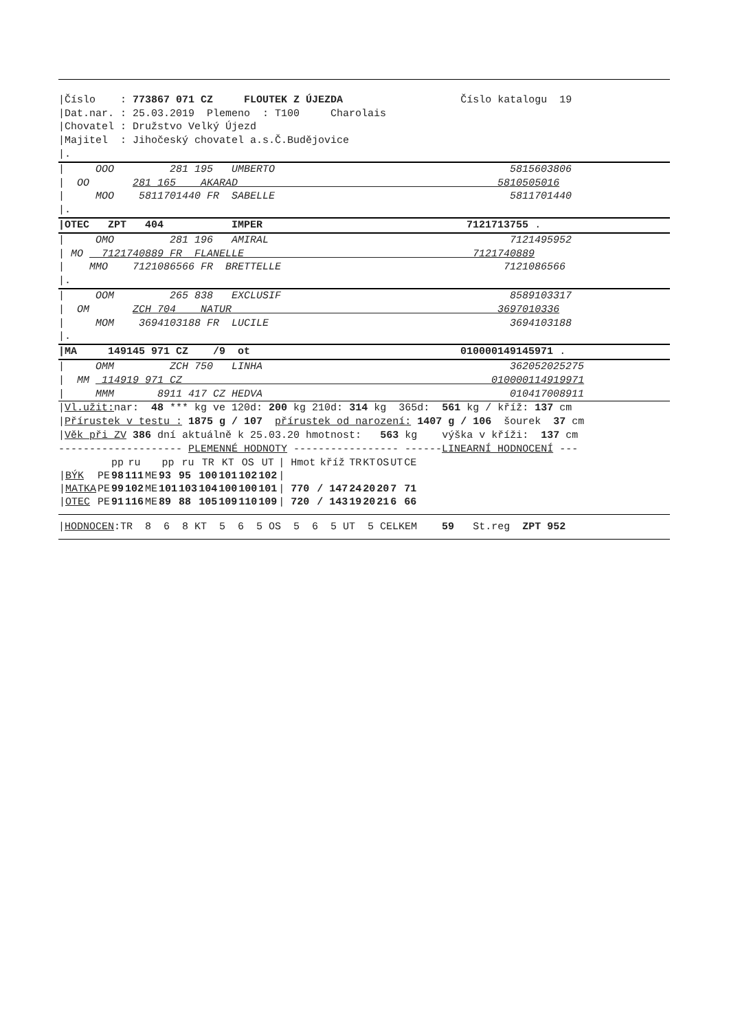|Číslo : 773867 071 CZ FLOUTEK Z ÚJEZDA Číslo katalogu 19
|Dat.nar. : 25.03.2019 Plemeno : T100 Charolais
|Chovatel : Družstvo Velký Újezd
|Majitel : Jihočeský chovatel a.s.Č.Budějovice
|.
| OOO 281 195 UMBERTO 5815603806
| OO 281 165 AKARAD 5810505016
| MOO 5811701440 FR SABELLE 5811701440
|.
|OTEC ZPT 404 IMPER 7121713755 .
| OMO 281 196 AMIRAL 7121495952
| MO 7121740889 FR FLANELLE 7121740889
| MMO 7121086566 FR BRETTELLE 7121086566
|.
| OOM 265 838 EXCLUSIF 8589103317
| OM ZCH 704 NATUR 3697010336
| MOM 3694103188 FR LUCILE 3694103188
|.
|MA 149145 971 CZ /9 ot 010000149145971 .
| OMM ZCH 750 LINHA 362052025275
| MM 114919 971 CZ 010000114919971
| MMM 8911 417 CZ HEDVA 010417008911
|Vl.užit: nar: 48 *** kg ve 120d: 200 kg 210d: 314 kg 365d: 561 kg / kříž: 137 cm
|Přírustek v testu : 1875 g / 107 přírustek od narození: 1407 g / 106 šourek 37 cm
|Věk při ZV 386 dní aktuálně k 25.03.20 hmotnost: 563 kg výška v kříži: 137 cm
-------------------- PLEMENNÉ HODNOTY ----------------- ------LINEARNÍ HODNOCENÍ ---
| | | pp | ru | | pp | ru | TR | KT | OS | UT | / Hmot | kříž | TR | KT | OS | UT | CE |
| --- | --- | --- | --- | --- | --- | --- | --- | --- | --- | --- | --- | --- | --- | --- | --- | --- | --- |
| / BÝK | PE | 98 | 111 | ME | 93 | 95 | 100 | 101 | 102 | 102 | / | | | | | | |
| / MATKA | PE | 99 | 102 | ME | 101 | 103 | 104 | 100 | 100 | 101 | / 770 | / 147 | 24 | 20 | 20 | 7 | 71 |
| / OTEC | PE | 91 | 116 | ME | 89 | 88 | 105 | 109 | 110 | 109 | / 720 | / 143 | 19 | 20 | 21 | 6 | 66 |
|HODNOCEN:TR 8 6 8 KT 5 6 5 OS 5 6 5 UT 5 CELKEM 59 St.reg ZPT 952